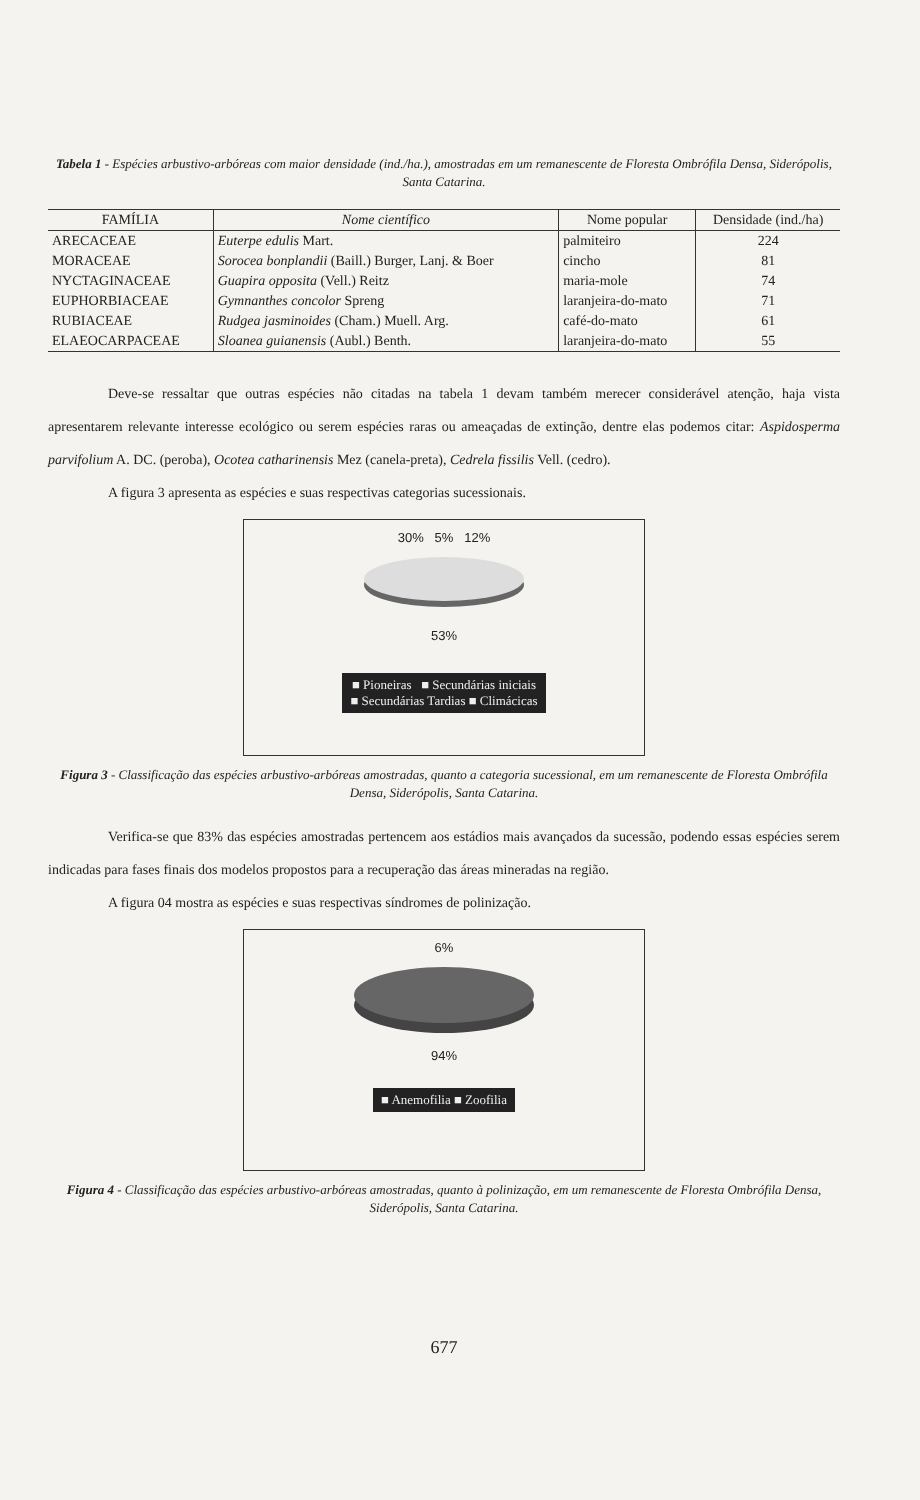Tabela 1 - Espécies arbustivo-arbóreas com maior densidade (ind./ha.), amostradas em um remanescente de Floresta Ombrófila Densa, Siderópolis, Santa Catarina.
| FAMÍLIA | Nome científico | Nome popular | Densidade (ind./ha) |
| --- | --- | --- | --- |
| ARECACEAE | Euterpe edulis Mart. | palmiteiro | 224 |
| MORACEAE | Sorocea bonplandii (Baill.) Burger, Lanj. & Boer | cincho | 81 |
| NYCTAGINACEAE | Guapira opposita (Vell.) Reitz | maria-mole | 74 |
| EUPHORBIACEAE | Gymnanthes concolor Spreng | laranjeira-do-mato | 71 |
| RUBIACEAE | Rudgea jasminoides (Cham.) Muell. Arg. | café-do-mato | 61 |
| ELAEOCARPACEAE | Sloanea guianensis (Aubl.) Benth. | laranjeira-do-mato | 55 |
Deve-se ressaltar que outras espécies não citadas na tabela 1 devam também merecer considerável atenção, haja vista apresentarem relevante interesse ecológico ou serem espécies raras ou ameaçadas de extinção, dentre elas podemos citar: Aspidosperma parvifolium A. DC. (peroba), Ocotea catharinensis Mez (canela-preta), Cedrela fissilis Vell. (cedro).
A figura 3 apresenta as espécies e suas respectivas categorias sucessionais.
30% 5% 12%
53%
■ Pioneiras ■ Secundárias iniciais
■ Secundárias Tardias ■ Climácicas
Figura 3 - Classificação das espécies arbustivo-arbóreas amostradas, quanto a categoria sucessional, em um remanescente de Floresta Ombrófila Densa, Siderópolis, Santa Catarina.
Verifica-se que 83% das espécies amostradas pertencem aos estádios mais avançados da sucessão, podendo essas espécies serem indicadas para fases finais dos modelos propostos para a recuperação das áreas mineradas na região.
A figura 04 mostra as espécies e suas respectivas síndromes de polinização.
6%
94%
■ Anemofilia ■ Zoofilia
Figura 4 - Classificação das espécies arbustivo-arbóreas amostradas, quanto à polinização, em um remanescente de Floresta Ombrófila Densa, Siderópolis, Santa Catarina.
677